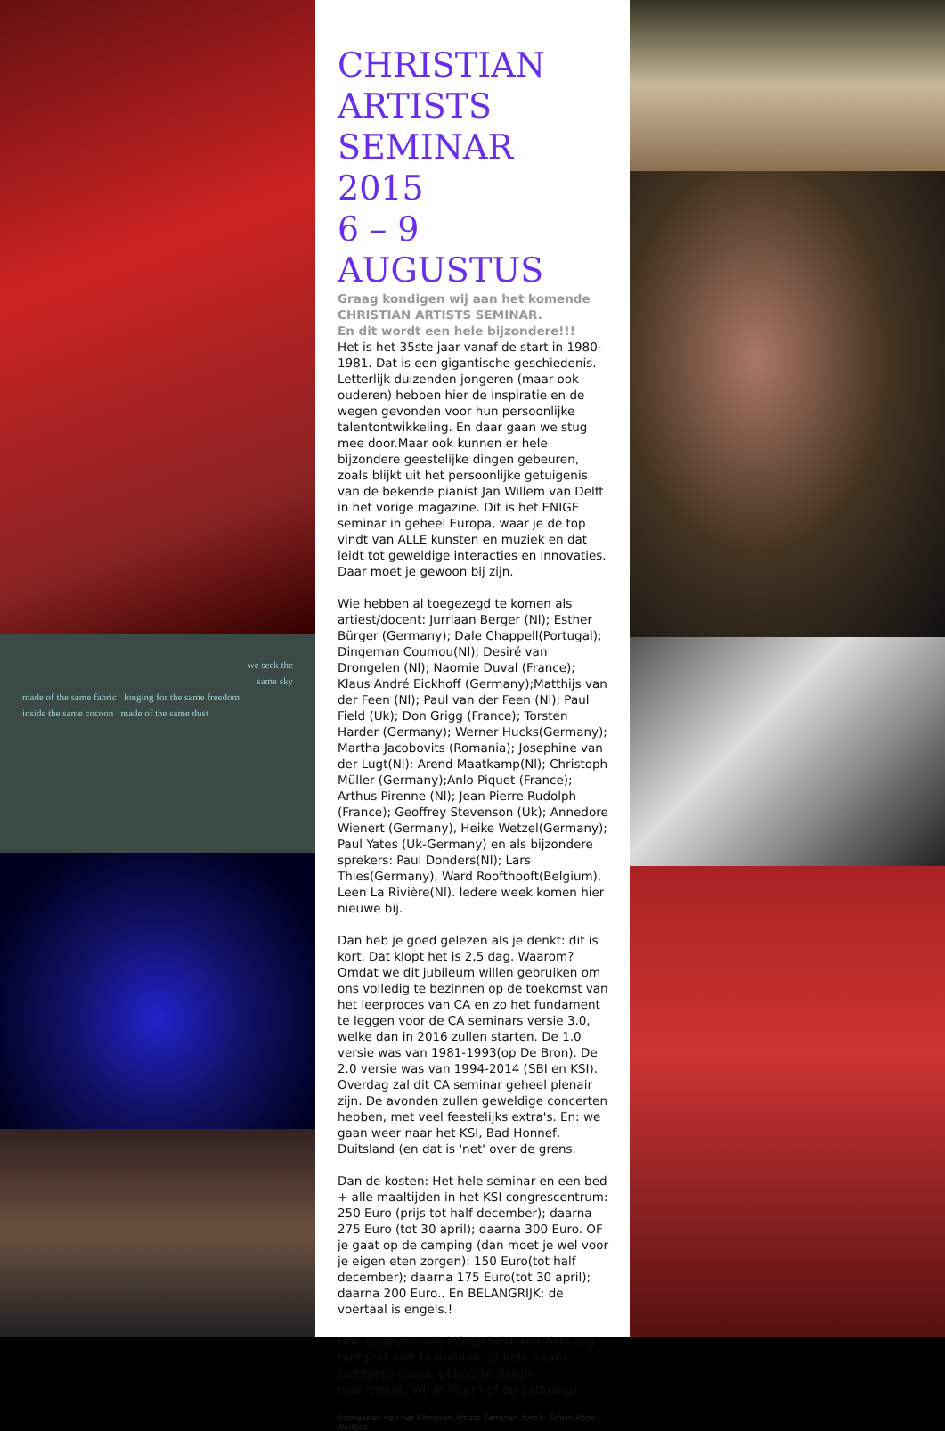we seek the
same sky
made of the same fabric longing for the same freedom
inside the same cocoon made of the same dust
CHRISTIAN
ARTISTS
SEMINAR 2015
6 – 9 AUGUSTUS
Graag kondigen wij aan het komende CHRISTIAN ARTISTS SEMINAR.
En dit wordt een hele bijzondere!!!
Het is het 35ste jaar vanaf de start in 1980-1981. Dat is een gigantische geschiedenis. Letterlijk duizenden jongeren (maar ook ouderen) hebben hier de inspiratie en de wegen gevonden voor hun persoonlijke talentontwikkeling. En daar gaan we stug mee door.Maar ook kunnen er hele bijzondere geestelijke dingen gebeuren, zoals blijkt uit het persoonlijke getuigenis van de bekende pianist Jan Willem van Delft in het vorige magazine. Dit is het ENIGE seminar in geheel Europa, waar je de top vindt van ALLE kunsten en muziek en dat leidt tot geweldige interacties en innovaties. Daar moet je gewoon bij zijn.
Wie hebben al toegezegd te komen als artiest/docent: Jurriaan Berger (Nl); Esther Bürger (Germany); Dale Chappell(Portugal); Dingeman Coumou(Nl); Desiré van Drongelen (Nl); Naomie Duval (France); Klaus André Eickhoff (Germany);Matthijs van der Feen (Nl); Paul van der Feen (Nl); Paul Field (Uk); Don Grigg (France); Torsten Harder (Germany); Werner Hucks(Germany); Martha Jacobovits (Romania); Josephine van der Lugt(Nl); Arend Maatkamp(Nl); Christoph Müller (Germany);Anlo Piquet (France); Arthus Pirenne (Nl); Jean Pierre Rudolph (France); Geoffrey Stevenson (Uk); Annedore Wienert (Germany), Heike Wetzel(Germany); Paul Yates (Uk-Germany) en als bijzondere sprekers: Paul Donders(Nl); Lars Thies(Germany), Ward Roofthooft(Belgium), Leen La Rivière(Nl). Iedere week komen hier nieuwe bij.
Dan heb je goed gelezen als je denkt: dit is kort. Dat klopt het is 2,5 dag. Waarom? Omdat we dit jubileum willen gebruiken om ons volledig te bezinnen op de toekomst van het leerproces van CA en zo het fundament te leggen voor de CA seminars versie 3.0, welke dan in 2016 zullen starten. De 1.0 versie was van 1981-1993(op De Bron). De 2.0 versie was van 1994-2014 (SBI en KSI). Overdag zal dit CA seminar geheel plenair zijn. De avonden zullen geweldige concerten hebben, met veel feestelijks extra's. En: we gaan weer naar het KSI, Bad Honnef, Duitsland (en dat is 'net' over de grens.
Dan de kosten: Het hele seminar en een bed + alle maaltijden in het KSI congrescentrum: 250 Euro (prijs tot half december); daarna 275 Euro (tot 30 april); daarna 300 Euro. OF je gaat op de camping (dan moet je wel voor je eigen eten zorgen): 150 Euro(tot half december); daarna 175 Euro(tot 30 april); daarna 200 Euro.. En BELANGRIJK: de voertaal is engels.!
Hoe opgeven: via info@christianartists.org (vergeet niet te melden: je hele naam, complete adres, geboorte datum; man/vrouw; wil je intern of op camping)
Impressies van het Christian Artists Seminar, foto's: Edwin Roos-Nijntjes